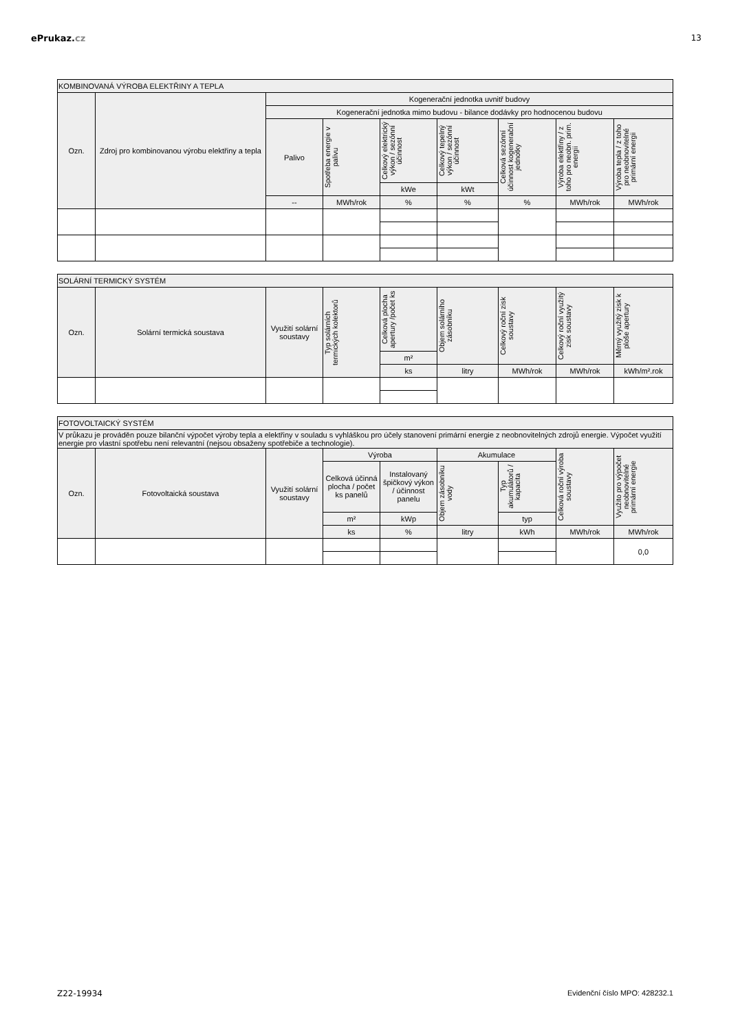ePrukaz. cz 13
| KOMBINOVANÁ VÝROBA ELEKTŘINY A TEPLA | | | | | | | | |
| --- | --- | --- | --- | --- | --- | --- | --- | --- |
| Ozn. | Zdroj pro kombinovanou výrobu elektřiny a tepla | Kogenerační jednotka uvnitř budovy | | | | | | |
| | | Kogenerační jednotka mimo budovu - bilance dodávky pro hodnocenou budovu | | | | | | |
| | | Palivo | Spotřeba energie v palivu | Celkový elektrický výkon / sezónní účinnost | Celkový tepelný výkon / sezónní účinnost | Celková sezónní účinnost kogenerační jednotky | Výroba elektřiny / z toho pro neobn. prim. energii | Výroba tepla / z toho pro neobnovitelné primární energii |
| | | | | kWe | kWt | | | |
| | | -- | MWh/rok | % | % | % | MWh/rok | MWh/rok |
| SOLÁRNÍ TERMICKÝ SYSTÉM | | | | | | | | |
| --- | --- | --- | --- | --- | --- | --- | --- | --- |
| Ozn. | Solární termická soustava | Využití solární soustavy | Typ solárních termických kolektorů | Celková plocha apertury /počet ks | Objem solárního zásobníku | Celkový roční zisk soustavy | Celkový roční využitý zisk soustavy | Měrný využitý zisk k ploše apertury |
| | | | | m² | | | | |
| | | | | ks | litry | MWh/rok | MWh/rok | kWh/m².rok |
| FOTOVOLTAICKÝ SYSTÉM | | | | | | | | |
| --- | --- | --- | --- | --- | --- | --- | --- | --- |
| V průkazu je prováděn pouze bilanční výpočet výroby tepla a elektřiny v souladu s vyhláškou pro účely stanovení primární energie z neobnovitelných zdrojů energie. Výpočet využití energie pro vlastní spotřebu není relevantní (nejsou obsaženy spotřebiče a technologie). | | | | | | | | |
| Ozn. | Fotovoltaická soustava | Využití solární soustavy | Výroba | | Akumulace | | Celková roční výroba soustavy | Využito pro výpočet neobnovitelné primární energie |
| | | | Celková účinná plocha / počet ks panelů | Instalovaný špičkový výkon / účinnost panelu | Objem zásobníku vody | Typ akumulátorů / kapacita | | |
| | | | m² | kWp | | typ | | |
| | | | ks | % | litry | kWh | MWh/rok | MWh/rok |
| | | | | | | | | 0,0 |
Z22-19934 Evidenční číslo MPO: 428232.1